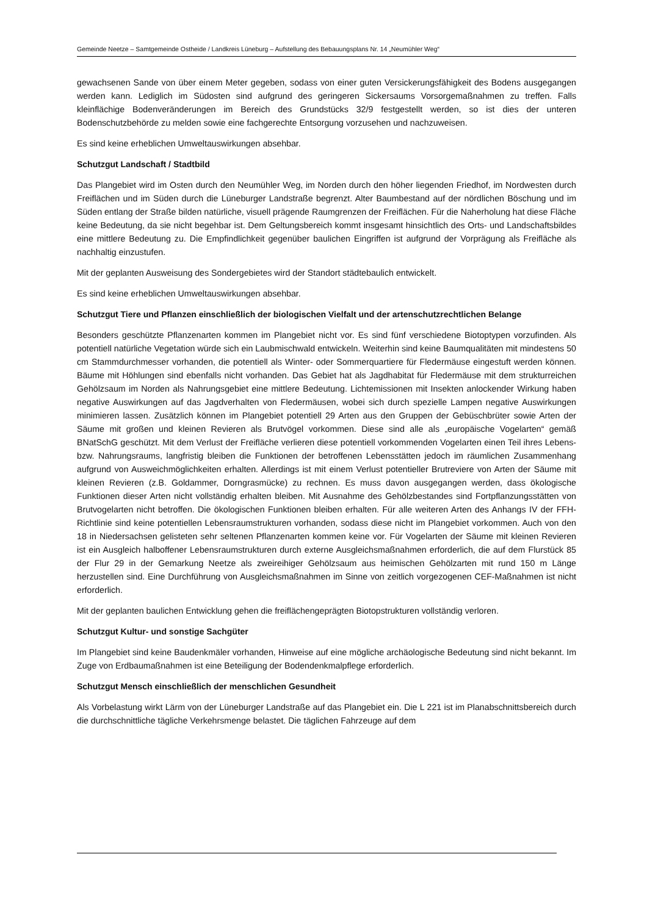Gemeinde Neetze – Samtgemeinde Ostheide / Landkreis Lüneburg – Aufstellung des Bebauungsplans Nr. 14 „Neumühler Weg“
gewachsenen Sande von über einem Meter gegeben, sodass von einer guten Versickerungsfähigkeit des Bodens ausgegangen werden kann. Lediglich im Südosten sind aufgrund des geringeren Sickersaums Vorsorgemaßnahmen zu treffen. Falls kleinflächige Bodenveränderungen im Bereich des Grundstücks 32/9 festgestellt werden, so ist dies der unteren Bodenschutzbehörde zu melden sowie eine fachgerechte Entsorgung vorzusehen und nachzuweisen.
Es sind keine erheblichen Umweltauswirkungen absehbar.
Schutzgut Landschaft / Stadtbild
Das Plangebiet wird im Osten durch den Neumühler Weg, im Norden durch den höher liegenden Friedhof, im Nordwesten durch Freiflächen und im Süden durch die Lüneburger Landstraße begrenzt. Alter Baumbestand auf der nördlichen Böschung und im Süden entlang der Straße bilden natürliche, visuell prägende Raumgrenzen der Freiflächen. Für die Naherholung hat diese Fläche keine Bedeutung, da sie nicht begehbar ist. Dem Geltungsbereich kommt insgesamt hinsichtlich des Orts- und Landschaftsbildes eine mittlere Bedeutung zu. Die Empfindlichkeit gegenüber baulichen Eingriffen ist aufgrund der Vorprägung als Freifläche als nachhaltig einzustufen.
Mit der geplanten Ausweisung des Sondergebietes wird der Standort städtebaulich entwickelt.
Es sind keine erheblichen Umweltauswirkungen absehbar.
Schutzgut Tiere und Pflanzen einschließlich der biologischen Vielfalt und der artenschutzrechtlichen Belange
Besonders geschützte Pflanzenarten kommen im Plangebiet nicht vor. Es sind fünf verschiedene Biotoptypen vorzufinden. Als potentiell natürliche Vegetation würde sich ein Laubmischwald entwickeln. Weiterhin sind keine Baumqualitäten mit mindestens 50 cm Stammdurchmesser vorhanden, die potentiell als Winter- oder Sommerquartiere für Fledermäuse eingestuft werden können. Bäume mit Höhlungen sind ebenfalls nicht vorhanden. Das Gebiet hat als Jagdhabitat für Fledermäuse mit dem strukturreichen Gehölzsaum im Norden als Nahrungsgebiet eine mittlere Bedeutung. Lichtemissionen mit Insekten anlockender Wirkung haben negative Auswirkungen auf das Jagdverhalten von Fledermäusen, wobei sich durch spezielle Lampen negative Auswirkungen minimieren lassen. Zusätzlich können im Plangebiet potentiell 29 Arten aus den Gruppen der Gebüschbrüter sowie Arten der Säume mit großen und kleinen Revieren als Brutvögel vorkommen. Diese sind alle als „europäische Vogelarten“ gemäß BNatSchG geschützt. Mit dem Verlust der Freifläche verlieren diese potentiell vorkommenden Vogelarten einen Teil ihres Lebens- bzw. Nahrungsraums, langfristig bleiben die Funktionen der betroffenen Lebensstätten jedoch im räumlichen Zusammenhang aufgrund von Ausweichmöglichkeiten erhalten. Allerdings ist mit einem Verlust potentieller Brutreviere von Arten der Säume mit kleinen Revieren (z.B. Goldammer, Dorngrasmücke) zu rechnen. Es muss davon ausgegangen werden, dass ökologische Funktionen dieser Arten nicht vollständig erhalten bleiben. Mit Ausnahme des Gehölzbestandes sind Fortpflanzungsstätten von Brutvogelarten nicht betroffen. Die ökologischen Funktionen bleiben erhalten. Für alle weiteren Arten des Anhangs IV der FFH-Richtlinie sind keine potentiellen Lebensraumstrukturen vorhanden, sodass diese nicht im Plangebiet vorkommen. Auch von den 18 in Niedersachsen gelisteten sehr seltenen Pflanzenarten kommen keine vor. Für Vogelarten der Säume mit kleinen Revieren ist ein Ausgleich halboffener Lebensraumstrukturen durch externe Ausgleichsmaßnahmen erforderlich, die auf dem Flurstück 85 der Flur 29 in der Gemarkung Neetze als zweireihiger Gehölzsaum aus heimischen Gehölzarten mit rund 150 m Länge herzustellen sind. Eine Durchführung von Ausgleichsmaßnahmen im Sinne von zeitlich vorgezogenen CEF-Maßnahmen ist nicht erforderlich.
Mit der geplanten baulichen Entwicklung gehen die freiflächengeprägten Biotopstrukturen vollständig verloren.
Schutzgut Kultur- und sonstige Sachgüter
Im Plangebiet sind keine Baudenkmäler vorhanden, Hinweise auf eine mögliche archäologische Bedeutung sind nicht bekannt. Im Zuge von Erdbaumaßnahmen ist eine Beteiligung der Bodendenkmalpflege erforderlich.
Schutzgut Mensch einschließlich der menschlichen Gesundheit
Als Vorbelastung wirkt Lärm von der Lüneburger Landstraße auf das Plangebiet ein. Die L 221 ist im Planabschnittsbereich durch die durchschnittliche tägliche Verkehrsmenge belastet. Die täglichen Fahrzeuge auf dem